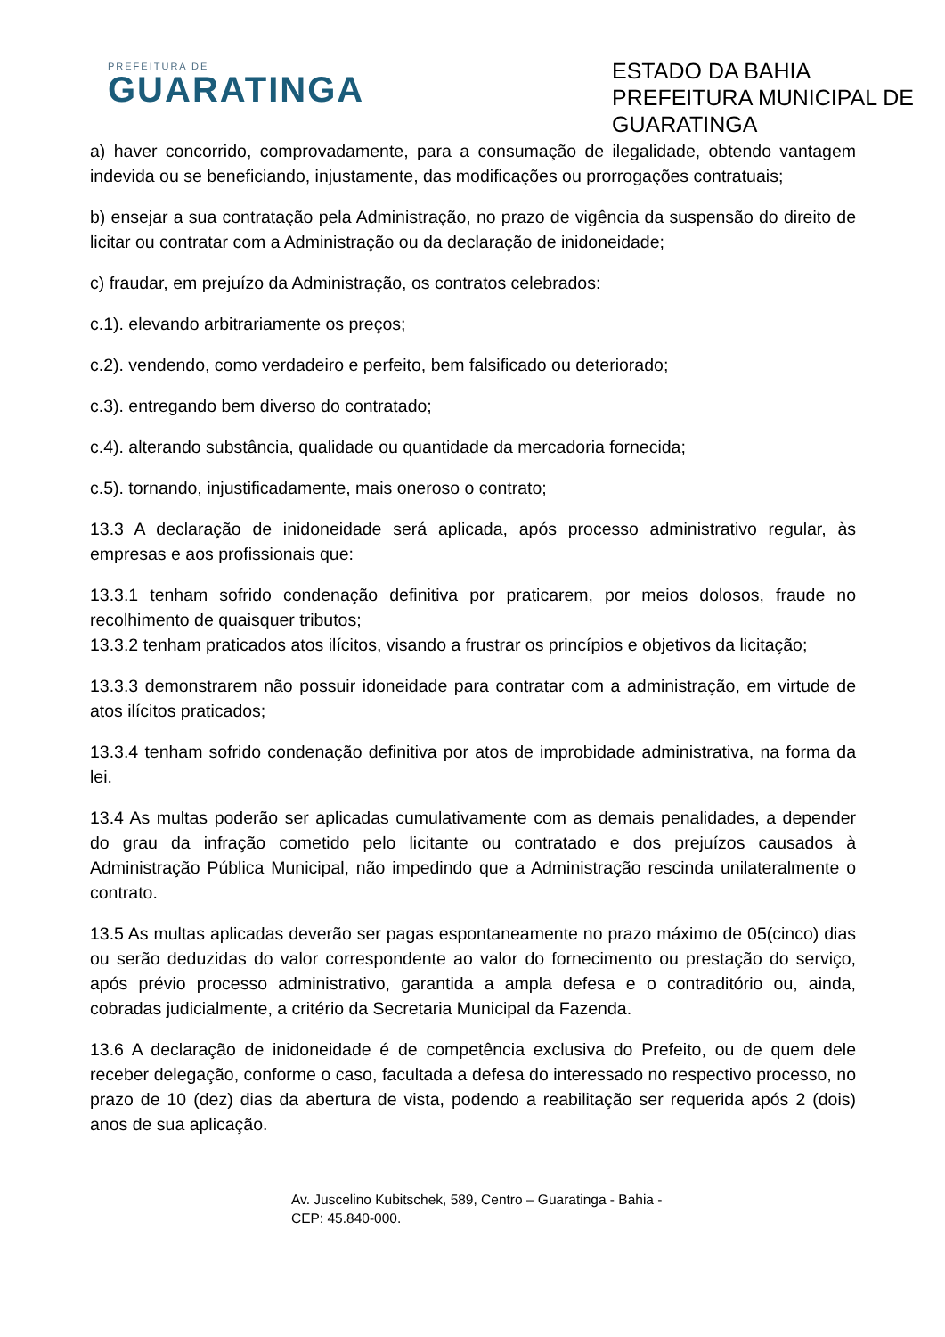PREFEITURA DE
GUARATINGA
ESTADO DA BAHIA
PREFEITURA MUNICIPAL DE GUARATINGA
a) haver concorrido, comprovadamente, para a consumação de ilegalidade, obtendo vantagem indevida ou se beneficiando, injustamente, das modificações ou prorrogações contratuais;
b) ensejar a sua contratação pela Administração, no prazo de vigência da suspensão do direito de licitar ou contratar com a Administração ou da declaração de inidoneidade;
c) fraudar, em prejuízo da Administração, os contratos celebrados:
c.1). elevando arbitrariamente os preços;
c.2). vendendo, como verdadeiro e perfeito, bem falsificado ou deteriorado;
c.3). entregando bem diverso do contratado;
c.4). alterando substância, qualidade ou quantidade da mercadoria fornecida;
c.5). tornando, injustificadamente, mais oneroso o contrato;
13.3 A declaração de inidoneidade será aplicada, após processo administrativo regular, às empresas e aos profissionais que:
13.3.1 tenham sofrido condenação definitiva por praticarem, por meios dolosos, fraude no recolhimento de quaisquer tributos;
13.3.2 tenham praticados atos ilícitos, visando a frustrar os princípios e objetivos da licitação;
13.3.3 demonstrarem não possuir idoneidade para contratar com a administração, em virtude de atos ilícitos praticados;
13.3.4 tenham sofrido condenação definitiva por atos de improbidade administrativa, na forma da lei.
13.4 As multas poderão ser aplicadas cumulativamente com as demais penalidades, a depender do grau da infração cometido pelo licitante ou contratado e dos prejuízos causados à Administração Pública Municipal, não impedindo que a Administração rescinda unilateralmente o contrato.
13.5 As multas aplicadas deverão ser pagas espontaneamente no prazo máximo de 05(cinco) dias ou serão deduzidas do valor correspondente ao valor do fornecimento ou prestação do serviço, após prévio processo administrativo, garantida a ampla defesa e o contraditório ou, ainda, cobradas judicialmente, a critério da Secretaria Municipal da Fazenda.
13.6 A declaração de inidoneidade é de competência exclusiva do Prefeito, ou de quem dele receber delegação, conforme o caso, facultada a defesa do interessado no respectivo processo, no prazo de 10 (dez) dias da abertura de vista, podendo a reabilitação ser requerida após 2 (dois) anos de sua aplicação.
Av. Juscelino Kubitschek, 589, Centro – Guaratinga - Bahia -
CEP: 45.840-000.